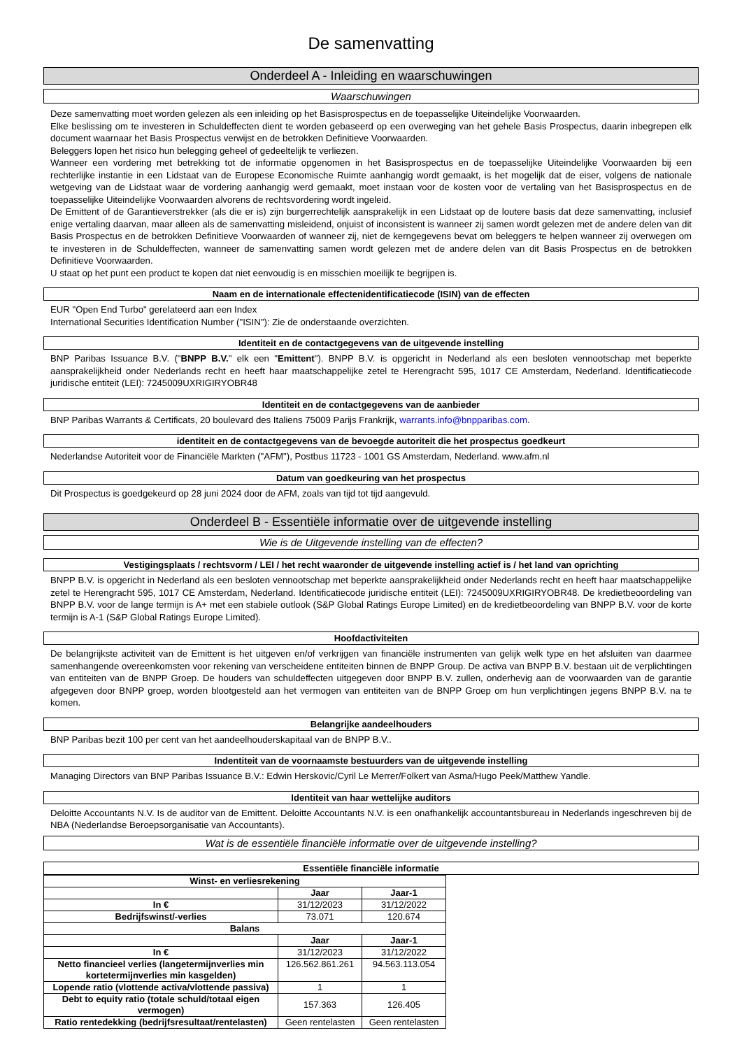De samenvatting
Onderdeel A - Inleiding en waarschuwingen
Waarschuwingen
Deze samenvatting moet worden gelezen als een inleiding op het Basisprospectus en de toepasselijke Uiteindelijke Voorwaarden.
Elke beslissing om te investeren in Schuldeffecten dient te worden gebaseerd op een overweging van het gehele Basis Prospectus, daarin inbegrepen elk document waarnaar het Basis Prospectus verwijst en de betrokken Definitieve Voorwaarden.
Beleggers lopen het risico hun belegging geheel of gedeeltelijk te verliezen.
Wanneer een vordering met betrekking tot de informatie opgenomen in het Basisprospectus en de toepasselijke Uiteindelijke Voorwaarden bij een rechterlijke instantie in een Lidstaat van de Europese Economische Ruimte aanhangig wordt gemaakt, is het mogelijk dat de eiser, volgens de nationale wetgeving van de Lidstaat waar de vordering aanhangig werd gemaakt, moet instaan voor de kosten voor de vertaling van het Basisprospectus en de toepasselijke Uiteindelijke Voorwaarden alvorens de rechtsvordering wordt ingeleid.
De Emittent of de Garantieverstrekker (als die er is) zijn burgerrechtelijk aansprakelijk in een Lidstaat op de loutere basis dat deze samenvatting, inclusief enige vertaling daarvan, maar alleen als de samenvatting misleidend, onjuist of inconsistent is wanneer zij samen wordt gelezen met de andere delen van dit Basis Prospectus en de betrokken Definitieve Voorwaarden of wanneer zij, niet de kerngegevens bevat om beleggers te helpen wanneer zij overwegen om te investeren in de Schuldeffecten, wanneer de samenvatting samen wordt gelezen met de andere delen van dit Basis Prospectus en de betrokken Definitieve Voorwaarden.
U staat op het punt een product te kopen dat niet eenvoudig is en misschien moeilijk te begrijpen is.
Naam en de internationale effectenidentificatiecode (ISIN) van de effecten
EUR "Open End Turbo" gerelateerd aan een Index
International Securities Identification Number ("ISIN"): Zie de onderstaande overzichten.
Identiteit en de contactgegevens van de uitgevende instelling
BNP Paribas Issuance B.V. ("BNPP B.V." elk een "Emittent"). BNPP B.V. is opgericht in Nederland als een besloten vennootschap met beperkte aansprakelijkheid onder Nederlands recht en heeft haar maatschappelijke zetel te Herengracht 595, 1017 CE Amsterdam, Nederland. Identificatiecode juridische entiteit (LEI): 7245009UXRIGIRYOBR48
Identiteit en de contactgegevens van de aanbieder
BNP Paribas Warrants & Certificats, 20 boulevard des Italiens 75009 Parijs Frankrijk, warrants.info@bnpparibas.com.
identiteit en de contactgegevens van de bevoegde autoriteit die het prospectus goedkeurt
Nederlandse Autoriteit voor de Financiële Markten ("AFM"), Postbus 11723 - 1001 GS Amsterdam, Nederland. www.afm.nl
Datum van goedkeuring van het prospectus
Dit Prospectus is goedgekeurd op 28 juni 2024 door de AFM, zoals van tijd tot tijd aangevuld.
Onderdeel B - Essentiële informatie over de uitgevende instelling
Wie is de Uitgevende instelling van de effecten?
Vestigingsplaats / rechtsvorm / LEI / het recht waaronder de uitgevende instelling actief is / het land van oprichting
BNPP B.V. is opgericht in Nederland als een besloten vennootschap met beperkte aansprakelijkheid onder Nederlands recht en heeft haar maatschappelijke zetel te Herengracht 595, 1017 CE Amsterdam, Nederland. Identificatiecode juridische entiteit (LEI): 7245009UXRIGIRYOBR48. De kredietbeoordeling van BNPP B.V. voor de lange termijn is A+ met een stabiele outlook (S&P Global Ratings Europe Limited) en de kredietbeoordeling van BNPP B.V. voor de korte termijn is A-1 (S&P Global Ratings Europe Limited).
Hoofdactiviteiten
De belangrijkste activiteit van de Emittent is het uitgeven en/of verkrijgen van financiële instrumenten van gelijk welk type en het afsluiten van daarmee samenhangende overeenkomsten voor rekening van verscheidene entiteiten binnen de BNPP Group. De activa van BNPP B.V. bestaan uit de verplichtingen van entiteiten van de BNPP Groep. De houders van schuldeffecten uitgegeven door BNPP B.V. zullen, onderhevig aan de voorwaarden van de garantie afgegeven door BNPP groep, worden blootgesteld aan het vermogen van entiteiten van de BNPP Groep om hun verplichtingen jegens BNPP B.V. na te komen.
Belangrijke aandeelhouders
BNP Paribas bezit 100 per cent van het aandeelhouderskapitaal van de BNPP B.V..
Indentiteit van de voornaamste bestuurders van de uitgevende instelling
Managing Directors van BNP Paribas Issuance B.V.: Edwin Herskovic/Cyril Le Merrer/Folkert van Asma/Hugo Peek/Matthew Yandle.
Identiteit van haar wettelijke auditors
Deloitte Accountants N.V. Is de auditor van de Emittent. Deloitte Accountants N.V. is een onafhankelijk accountantsbureau in Nederlands ingeschreven bij de NBA (Nederlandse Beroepsorganisatie van Accountants).
Wat is de essentiële financiële informatie over de uitgevende instelling?
Essentiële financiële informatie
| Winst- en verliesrekening | | |
| --- | --- | --- |
| | Jaar | Jaar-1 |
| In € | 31/12/2023 | 31/12/2022 |
| Bedrijfswinst/-verlies | 73.071 | 120.674 |
| Balans | | |
| | Jaar | Jaar-1 |
| In € | 31/12/2023 | 31/12/2022 |
| Netto financieel verlies (langetermijnverlies min kortetermijnverlies min kasgelden) | 126.562.861.261 | 94.563.113.054 |
| Lopende ratio (vlottende activa/vlottende passiva) | 1 | 1 |
| Debt to equity ratio (totale schuld/totaal eigen vermogen) | 157.363 | 126.405 |
| Ratio rentedekking (bedrijfsresultaat/rentelasten) | Geen rentelasten | Geen rentelasten |